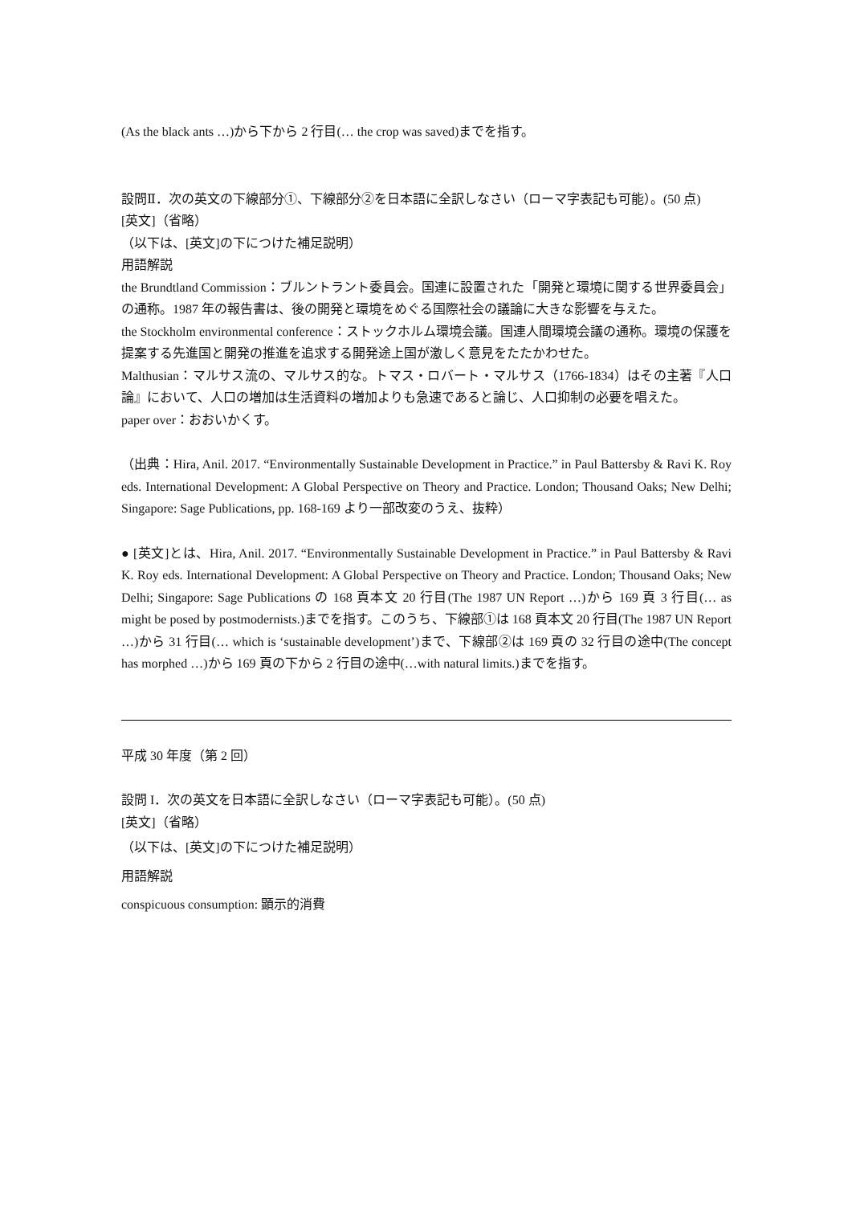(As the black ants …)から下から 2 行目(… the crop was saved)までを指す。
設問Ⅱ．次の英文の下線部分①、下線部分②を日本語に全訳しなさい（ローマ字表記も可能）。(50 点)
[英文]（省略）
（以下は、[英文]の下につけた補足説明）
用語解説
the Brundtland Commission：ブルントラント委員会。国連に設置された「開発と環境に関する世界委員会」の通称。1987 年の報告書は、後の開発と環境をめぐる国際社会の議論に大きな影響を与えた。
the Stockholm environmental conference：ストックホルム環境会議。国連人間環境会議の通称。環境の保護を提案する先進国と開発の推進を追求する開発途上国が激しく意見をたたかわせた。
Malthusian：マルサス流の、マルサス的な。トマス・ロバート・マルサス（1766-1834）はその主著『人口論』において、人口の増加は生活資料の増加よりも急速であると論じ、人口抑制の必要を唱えた。
paper over：おおいかくす。
（出典：Hira, Anil. 2017. “Environmentally Sustainable Development in Practice.” in Paul Battersby & Ravi K. Roy eds. International Development: A Global Perspective on Theory and Practice. London; Thousand Oaks; New Delhi; Singapore: Sage Publications, pp. 168-169 より一部改変のうえ、抜粋）
● [英文]とは、Hira, Anil. 2017. “Environmentally Sustainable Development in Practice.” in Paul Battersby & Ravi K. Roy eds. International Development: A Global Perspective on Theory and Practice. London; Thousand Oaks; New Delhi; Singapore: Sage Publications の 168 頁本文 20 行目(The 1987 UN Report …)から 169 頁 3 行目(… as might be posed by postmodernists.)までを指す。このうち、下線部①は 168 頁本文 20 行目(The 1987 UN Report …)から 31 行目(… which is ‘sustainable development’)まで、下線部②は 169 頁の 32 行目の途中(The concept has morphed …)から 169 頁の下から 2 行目の途中(…with natural limits.)までを指す。
平成 30 年度（第 2 回）
設問 I．次の英文を日本語に全訳しなさい（ローマ字表記も可能）。(50 点)
[英文]（省略）
（以下は、[英文]の下につけた補足説明）
用語解説
conspicuous consumption: 顕示的消費